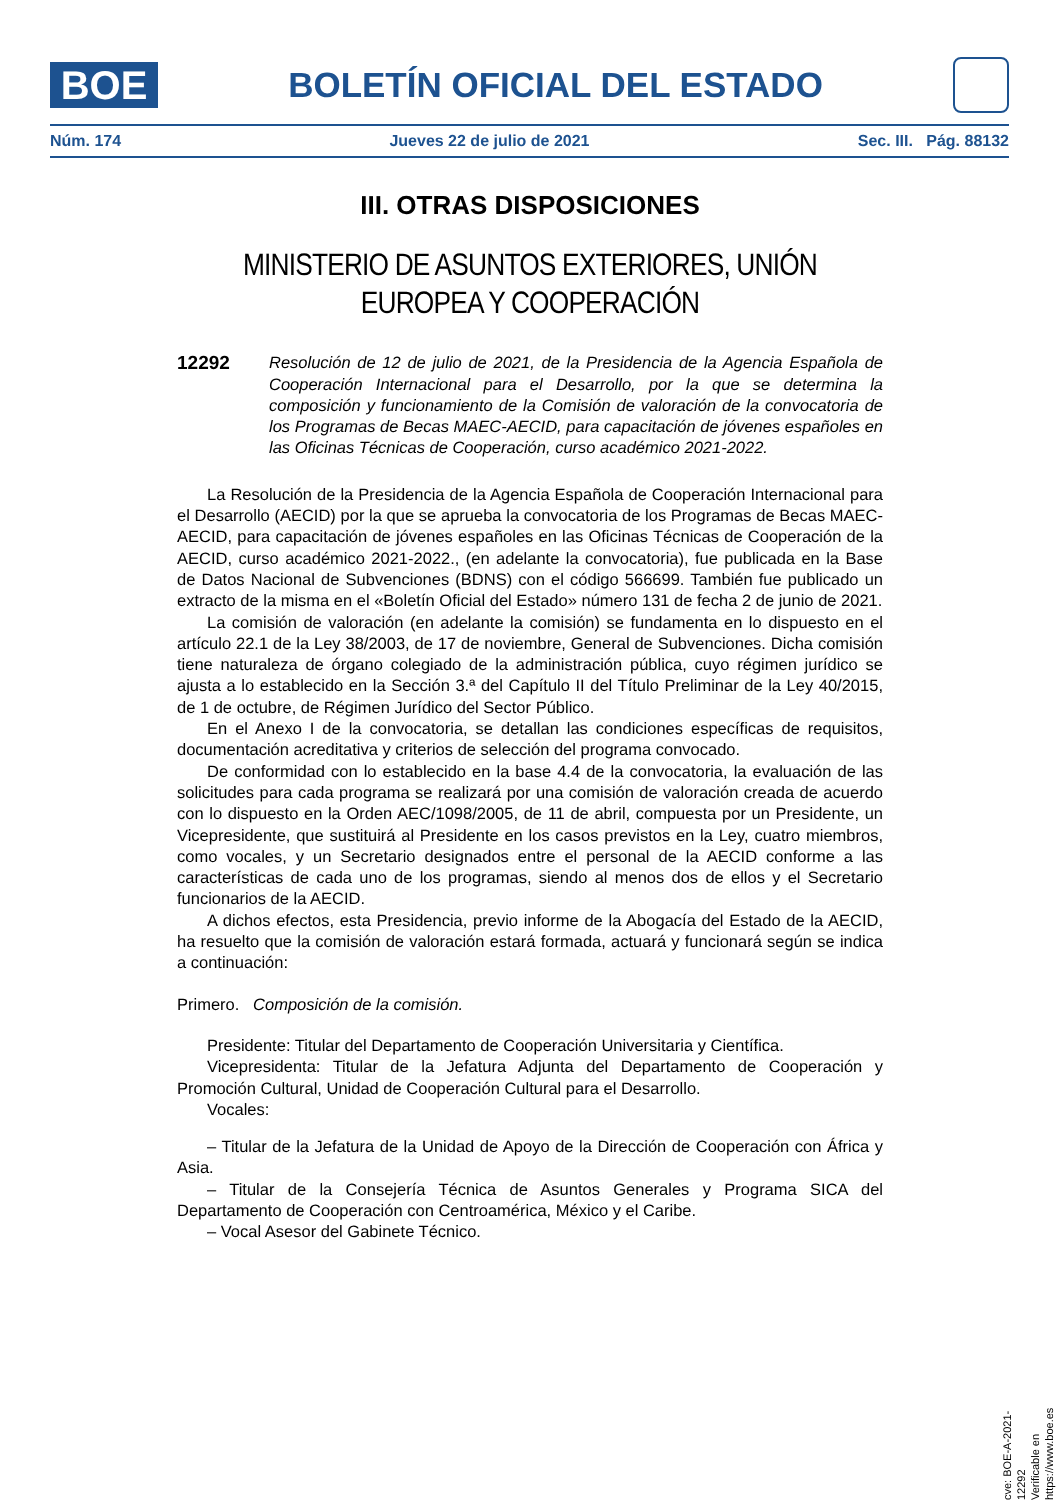BOE
BOLETÍN OFICIAL DEL ESTADO
Núm. 174 Jueves 22 de julio de 2021 Sec. III. Pág. 88132
III. OTRAS DISPOSICIONES
MINISTERIO DE ASUNTOS EXTERIORES, UNIÓN EUROPEA Y COOPERACIÓN
12292
Resolución de 12 de julio de 2021, de la Presidencia de la Agencia Española de Cooperación Internacional para el Desarrollo, por la que se determina la composición y funcionamiento de la Comisión de valoración de la convocatoria de los Programas de Becas MAEC-AECID, para capacitación de jóvenes españoles en las Oficinas Técnicas de Cooperación, curso académico 2021-2022.
La Resolución de la Presidencia de la Agencia Española de Cooperación Internacional para el Desarrollo (AECID) por la que se aprueba la convocatoria de los Programas de Becas MAEC-AECID, para capacitación de jóvenes españoles en las Oficinas Técnicas de Cooperación de la AECID, curso académico 2021-2022., (en adelante la convocatoria), fue publicada en la Base de Datos Nacional de Subvenciones (BDNS) con el código 566699. También fue publicado un extracto de la misma en el «Boletín Oficial del Estado» número 131 de fecha 2 de junio de 2021.
La comisión de valoración (en adelante la comisión) se fundamenta en lo dispuesto en el artículo 22.1 de la Ley 38/2003, de 17 de noviembre, General de Subvenciones. Dicha comisión tiene naturaleza de órgano colegiado de la administración pública, cuyo régimen jurídico se ajusta a lo establecido en la Sección 3.ª del Capítulo II del Título Preliminar de la Ley 40/2015, de 1 de octubre, de Régimen Jurídico del Sector Público.
En el Anexo I de la convocatoria, se detallan las condiciones específicas de requisitos, documentación acreditativa y criterios de selección del programa convocado.
De conformidad con lo establecido en la base 4.4 de la convocatoria, la evaluación de las solicitudes para cada programa se realizará por una comisión de valoración creada de acuerdo con lo dispuesto en la Orden AEC/1098/2005, de 11 de abril, compuesta por un Presidente, un Vicepresidente, que sustituirá al Presidente en los casos previstos en la Ley, cuatro miembros, como vocales, y un Secretario designados entre el personal de la AECID conforme a las características de cada uno de los programas, siendo al menos dos de ellos y el Secretario funcionarios de la AECID.
A dichos efectos, esta Presidencia, previo informe de la Abogacía del Estado de la AECID, ha resuelto que la comisión de valoración estará formada, actuará y funcionará según se indica a continuación:
Primero. Composición de la comisión.
Presidente: Titular del Departamento de Cooperación Universitaria y Científica.
Vicepresidenta: Titular de la Jefatura Adjunta del Departamento de Cooperación y Promoción Cultural, Unidad de Cooperación Cultural para el Desarrollo.
Vocales:
– Titular de la Jefatura de la Unidad de Apoyo de la Dirección de Cooperación con África y Asia.
– Titular de la Consejería Técnica de Asuntos Generales y Programa SICA del Departamento de Cooperación con Centroamérica, México y el Caribe.
– Vocal Asesor del Gabinete Técnico.
cve: BOE-A-2021-12292
Verificable en https://www.boe.es